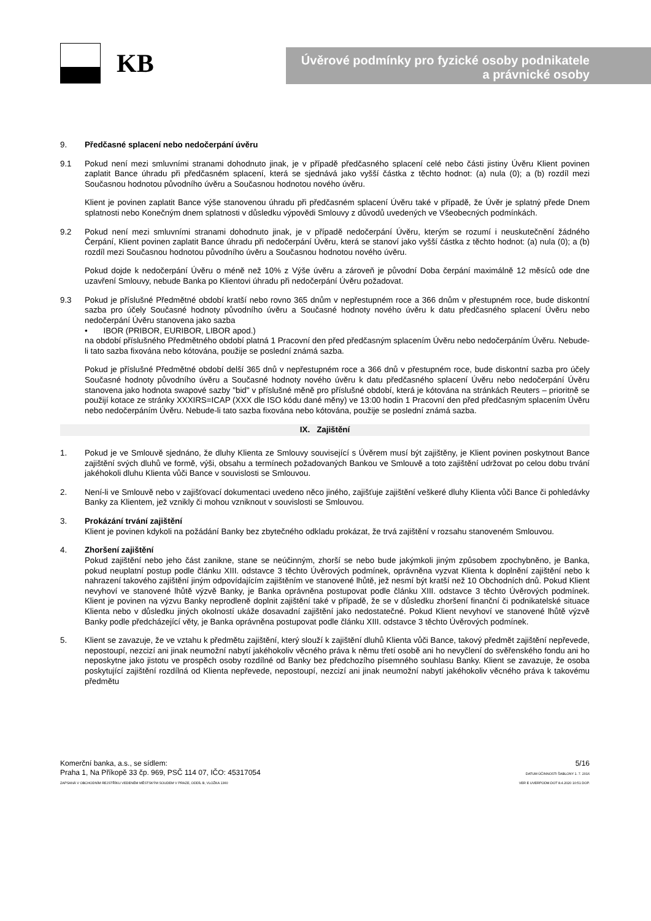KB
Úvěrové podmínky pro fyzické osoby podnikatele
a právnické osoby
9. Předčasné splacení nebo nedočerpání úvěru
9.1 Pokud není mezi smluvními stranami dohodnuto jinak, je v případě předčasného splacení celé nebo části jistiny Úvěru Klient povinen zaplatit Bance úhradu při předčasném splacení, která se sjednává jako vyšší částka z těchto hodnot: (a) nula (0); a (b) rozdíl mezi Současnou hodnotou původního úvěru a Současnou hodnotou nového úvěru.
Klient je povinen zaplatit Bance výše stanovenou úhradu při předčasném splacení Úvěru také v případě, že Úvěr je splatný přede Dnem splatnosti nebo Konečným dnem splatnosti v důsledku výpovědi Smlouvy z důvodů uvedených ve Všeobecných podmínkách.
9.2 Pokud není mezi smluvními stranami dohodnuto jinak, je v případě nedočerpání Úvěru, kterým se rozumí i neuskutečnění žádného Čerpání, Klient povinen zaplatit Bance úhradu při nedočerpání Úvěru, která se stanoví jako vyšší částka z těchto hodnot: (a) nula (0); a (b) rozdíl mezi Současnou hodnotou původního úvěru a Současnou hodnotou nového úvěru.
Pokud dojde k nedočerpání Úvěru o méně než 10% z Výše úvěru a zároveň je původní Doba čerpání maximálně 12 měsíců ode dne uzavření Smlouvy, nebude Banka po Klientovi úhradu při nedočerpání Úvěru požadovat.
9.3 Pokud je příslušné Předmětné období kratší nebo rovno 365 dnům v nepřestupném roce a 366 dnům v přestupném roce, bude diskontní sazba pro účely Současné hodnoty původního úvěru a Současné hodnoty nového úvěru k datu předčasného splacení Úvěru nebo nedočerpání Úvěru stanovena jako sazba
• IBOR (PRIBOR, EURIBOR, LIBOR apod.)
na období příslušného Předmětného období platná 1 Pracovní den před předčasným splacením Úvěru nebo nedočerpáním Úvěru. Nebude-li tato sazba fixována nebo kótována, použije se poslední známá sazba.
Pokud je příslušné Předmětné období delší 365 dnů v nepřestupném roce a 366 dnů v přestupném roce, bude diskontní sazba pro účely Současné hodnoty původního úvěru a Současné hodnoty nového úvěru k datu předčasného splacení Úvěru nebo nedočerpání Úvěru stanovena jako hodnota swapové sazby "bid" v příslušné měně pro příslušné období, která je kótována na stránkách Reuters – prioritně se použijí kotace ze stránky XXXIRS=ICAP (XXX dle ISO kódu dané měny) ve 13:00 hodin 1 Pracovní den před předčasným splacením Úvěru nebo nedočerpáním Úvěru. Nebude-li tato sazba fixována nebo kótována, použije se poslední známá sazba.
IX. Zajištění
1. Pokud je ve Smlouvě sjednáno, že dluhy Klienta ze Smlouvy související s Úvěrem musí být zajištěny, je Klient povinen poskytnout Bance zajištění svých dluhů ve formě, výši, obsahu a termínech požadovaných Bankou ve Smlouvě a toto zajištění udržovat po celou dobu trvání jakéhokoli dluhu Klienta vůči Bance v souvislosti se Smlouvou.
2. Není-li ve Smlouvě nebo v zajišťovací dokumentaci uvedeno něco jiného, zajišťuje zajištění veškeré dluhy Klienta vůči Bance či pohledávky Banky za Klientem, jež vznikly či mohou vzniknout v souvislosti se Smlouvou.
3. Prokázání trvání zajištění
Klient je povinen kdykoli na požádání Banky bez zbytečného odkladu prokázat, že trvá zajištění v rozsahu stanoveném Smlouvou.
4. Zhoršení zajištění
Pokud zajištění nebo jeho část zanikne, stane se neúčinným, zhorší se nebo bude jakýmkoli jiným způsobem zpochybněno, je Banka, pokud neuplatní postup podle článku XIII. odstavce 3 těchto Úvěrových podmínek, oprávněna vyzvat Klienta k doplnění zajištění nebo k nahrazení takového zajištění jiným odpovídajícím zajištěním ve stanovené lhůtě, jež nesmí být kratší než 10 Obchodních dnů. Pokud Klient nevyhoví ve stanovené lhůtě výzvě Banky, je Banka oprávněna postupovat podle článku XIII. odstavce 3 těchto Úvěrových podmínek. Klient je povinen na výzvu Banky neprodleně doplnit zajištění také v případě, že se v důsledku zhoršení finanční či podnikatelské situace Klienta nebo v důsledku jiných okolností ukáže dosavadní zajištění jako nedostatečné. Pokud Klient nevyhoví ve stanovené lhůtě výzvě Banky podle předcházející věty, je Banka oprávněna postupovat podle článku XIII. odstavce 3 těchto Úvěrových podmínek.
5. Klient se zavazuje, že ve vztahu k předmětu zajištění, který slouží k zajištění dluhů Klienta vůči Bance, takový předmět zajištění nepřevede, nepostoupí, nezcizí ani jinak neumožní nabytí jakéhokoliv věcného práva k němu třetí osobě ani ho nevyčlení do svěřenského fondu ani ho neposkytne jako jistotu ve prospěch osoby rozdílné od Banky bez předchozího písemného souhlasu Banky. Klient se zavazuje, že osoba poskytující zajištění rozdílná od Klienta nepřevede, nepostoupí, nezcizí ani jinak neumožní nabytí jakéhokoliv věcného práva k takovému předmětu
Komerční banka, a.s., se sídlem:
Praha 1, Na Příkopě 33 čp. 969, PSČ 114 07, IČO: 45317054
ZAPSANÁ V OBCHODNÍM REJSTŘÍKU VEDENÉM MĚSTSKÝM SOUDEM V PRAZE, ODDÍL B, VLOŽKA 1360
5/16
DATUM ÚČINNOSTI ŠABLONY 1. 7. 2016
VER E UVERPODM.DOT 8.4.2020 10:51 DOP.